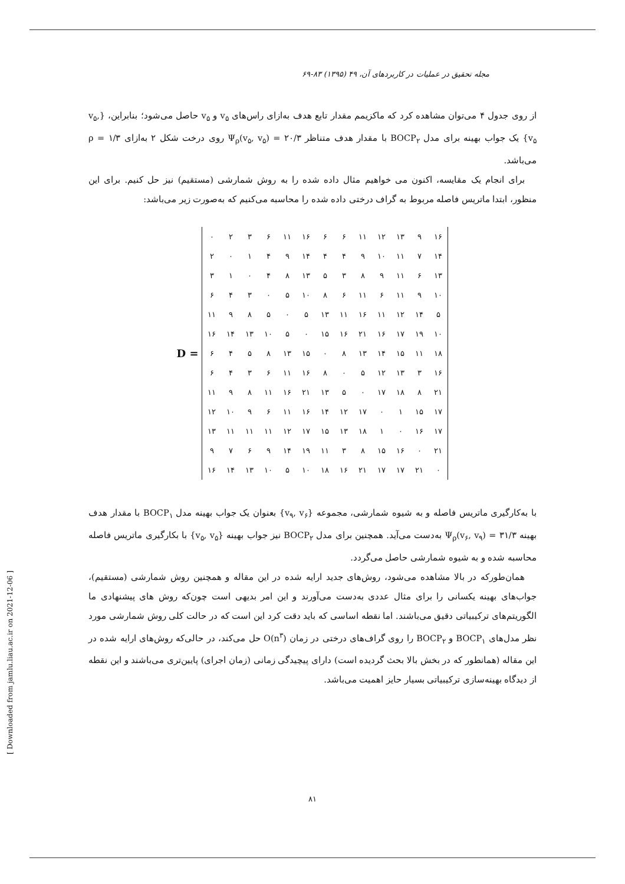مجله تحقیق در عملیات در کاربردهای آن، ۴۹ (۱۳۹۵) ۸۳-۶۹
از روی جدول ۴ می‌توان مشاهده کرد که ماکزیمم مقدار تابع هدف به‌ازای راس‌های v<sub>۵</sub> و v<sub>۵</sub> حاصل می‌شود؛ بنابراین، {v<sub>۵</sub>, v<sub>۵</sub>} یک جواب بهینه برای مدل BOCP<sub>۲</sub> با مقدار هدف متناظر Ψ<sub>ρ</sub>(v<sub>۵</sub>, v<sub>۵</sub>) = ۲۰/۳ روی درخت شکل ۲ به‌ازای ρ = ۱/۳ می‌باشد.
برای انجام یک مقایسه، اکنون می خواهیم مثال داده شده را به روش شمارشی (مستقیم) نیز حل کنیم. برای این منظور، ابتدا ماتریس فاصله مربوط به گراف درختی داده شده را محاسبه می‌کنیم که به‌صورت زیر می‌باشد:
D =
| ۰ | ۲ | ۳ | ۶ | ۱۱ | ۱۶ | ۶ | ۶ | ۱۱ | ۱۲ | ۱۳ | ۹ | ۱۶ |
| ۲ | ۰ | ۱ | ۴ | ۹ | ۱۴ | ۴ | ۴ | ۹ | ۱۰ | ۱۱ | ۷ | ۱۴ |
| ۳ | ۱ | ۰ | ۴ | ۸ | ۱۳ | ۵ | ۳ | ۸ | ۹ | ۱۱ | ۶ | ۱۳ |
| ۶ | ۴ | ۳ | ۰ | ۵ | ۱۰ | ۸ | ۶ | ۱۱ | ۶ | ۱۱ | ۹ | ۱۰ |
| ۱۱ | ۹ | ۸ | ۵ | ۰ | ۵ | ۱۳ | ۱۱ | ۱۶ | ۱۱ | ۱۲ | ۱۴ | ۵ |
| ۱۶ | ۱۴ | ۱۳ | ۱۰ | ۵ | ۰ | ۱۵ | ۱۶ | ۲۱ | ۱۶ | ۱۷ | ۱۹ | ۱۰ |
| ۶ | ۴ | ۵ | ۸ | ۱۳ | ۱۵ | ۰ | ۸ | ۱۳ | ۱۴ | ۱۵ | ۱۱ | ۱۸ |
| ۶ | ۴ | ۳ | ۶ | ۱۱ | ۱۶ | ۸ | ۰ | ۵ | ۱۲ | ۱۳ | ۳ | ۱۶ |
| ۱۱ | ۹ | ۸ | ۱۱ | ۱۶ | ۲۱ | ۱۳ | ۵ | ۰ | ۱۷ | ۱۸ | ۸ | ۲۱ |
| ۱۲ | ۱۰ | ۹ | ۶ | ۱۱ | ۱۶ | ۱۴ | ۱۲ | ۱۷ | ۰ | ۱ | ۱۵ | ۱۷ |
| ۱۳ | ۱۱ | ۱۱ | ۱۱ | ۱۲ | ۱۷ | ۱۵ | ۱۳ | ۱۸ | ۱ | ۰ | ۱۶ | ۱۷ |
| ۹ | ۷ | ۶ | ۹ | ۱۴ | ۱۹ | ۱۱ | ۳ | ۸ | ۱۵ | ۱۶ | ۰ | ۲۱ |
| ۱۶ | ۱۴ | ۱۳ | ۱۰ | ۵ | ۱۰ | ۱۸ | ۱۶ | ۲۱ | ۱۷ | ۱۷ | ۲۱ | ۰ |
با به‌کارگیری ماتریس فاصله و به شیوه شمارشی، مجموعه {v<sub>۹</sub>, v<sub>۶</sub>} بعنوان یک جواب بهینه مدل BOCP<sub>۱</sub> با مقدار هدف بهینه Ψ<sub>ρ</sub>(v<sub>۶</sub>, v<sub>۹</sub>) = ۳۱/۳ به‌دست می‌آید. همچنین برای مدل BOCP<sub>۲</sub> نیز جواب بهینه {v<sub>۵</sub>, v<sub>۵</sub>} با بکارگیری ماتریس فاصله محاسبه شده و به شیوه شمارشی حاصل می‌گردد.
همان‌طورکه در بالا مشاهده می‌شود، روش‌های جدید ارایه شده در این مقاله و همچنین روش شمارشی (مستقیم)، جواب‌های بهینه یکسانی را برای مثال عددی به‌دست می‌آورند و این امر بدیهی است چون‌که روش های پیشنهادی ما الگوریتم‌های ترکیبیاتی دقیق می‌باشند. اما نقطه اساسی که باید دقت کرد این است که در حالت کلی روش شمارشی مورد نظر مدل‌های BOCP<sub>۱</sub> و BOCP<sub>۲</sub> را روی گراف‌های درختی در زمان O(n<sup>۳</sup>) حل می‌کند، در حالی‌که روش‌های ارایه شده در این مقاله (همانطور که در بخش بالا بحث گردیده است) دارای پیچیدگی زمانی (زمان اجرای) پایین‌تری می‌باشند و این نقطه از دیدگاه بهینه‌سازی ترکیبیاتی بسیار حایز اهمیت می‌باشد.
۸۱
[ Downloaded from jamlu.liau.ac.ir on 2021-12-06 ]